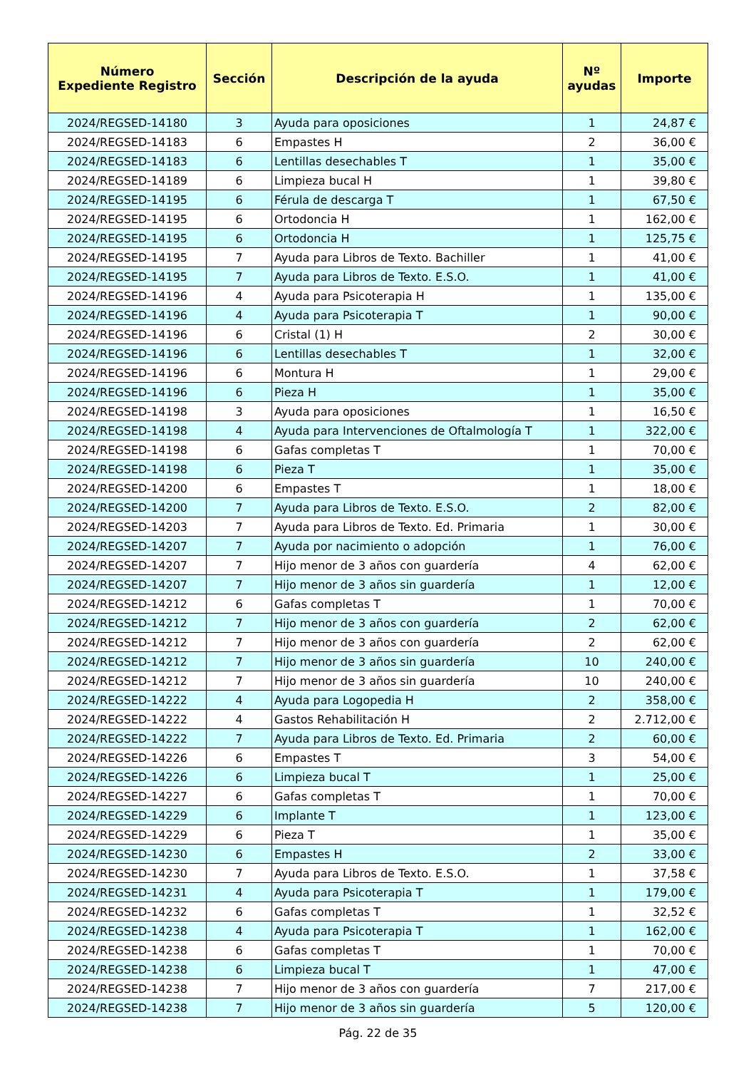| Número Expediente Registro | Sección | Descripción de la ayuda | Nº ayudas | Importe |
| --- | --- | --- | --- | --- |
| 2024/REGSED-14180 | 3 | Ayuda para oposiciones | 1 | 24,87 € |
| 2024/REGSED-14183 | 6 | Empastes H | 2 | 36,00 € |
| 2024/REGSED-14183 | 6 | Lentillas desechables T | 1 | 35,00 € |
| 2024/REGSED-14189 | 6 | Limpieza bucal H | 1 | 39,80 € |
| 2024/REGSED-14195 | 6 | Férula de descarga T | 1 | 67,50 € |
| 2024/REGSED-14195 | 6 | Ortodoncia H | 1 | 162,00 € |
| 2024/REGSED-14195 | 6 | Ortodoncia H | 1 | 125,75 € |
| 2024/REGSED-14195 | 7 | Ayuda para Libros de Texto. Bachiller | 1 | 41,00 € |
| 2024/REGSED-14195 | 7 | Ayuda para Libros de Texto. E.S.O. | 1 | 41,00 € |
| 2024/REGSED-14196 | 4 | Ayuda para Psicoterapia H | 1 | 135,00 € |
| 2024/REGSED-14196 | 4 | Ayuda para Psicoterapia T | 1 | 90,00 € |
| 2024/REGSED-14196 | 6 | Cristal (1) H | 2 | 30,00 € |
| 2024/REGSED-14196 | 6 | Lentillas desechables T | 1 | 32,00 € |
| 2024/REGSED-14196 | 6 | Montura H | 1 | 29,00 € |
| 2024/REGSED-14196 | 6 | Pieza H | 1 | 35,00 € |
| 2024/REGSED-14198 | 3 | Ayuda para oposiciones | 1 | 16,50 € |
| 2024/REGSED-14198 | 4 | Ayuda para Intervenciones de Oftalmología T | 1 | 322,00 € |
| 2024/REGSED-14198 | 6 | Gafas completas T | 1 | 70,00 € |
| 2024/REGSED-14198 | 6 | Pieza T | 1 | 35,00 € |
| 2024/REGSED-14200 | 6 | Empastes T | 1 | 18,00 € |
| 2024/REGSED-14200 | 7 | Ayuda para Libros de Texto. E.S.O. | 2 | 82,00 € |
| 2024/REGSED-14203 | 7 | Ayuda para Libros de Texto. Ed. Primaria | 1 | 30,00 € |
| 2024/REGSED-14207 | 7 | Ayuda por nacimiento o adopción | 1 | 76,00 € |
| 2024/REGSED-14207 | 7 | Hijo menor de 3 años con guardería | 4 | 62,00 € |
| 2024/REGSED-14207 | 7 | Hijo menor de 3 años sin guardería | 1 | 12,00 € |
| 2024/REGSED-14212 | 6 | Gafas completas T | 1 | 70,00 € |
| 2024/REGSED-14212 | 7 | Hijo menor de 3 años con guardería | 2 | 62,00 € |
| 2024/REGSED-14212 | 7 | Hijo menor de 3 años con guardería | 2 | 62,00 € |
| 2024/REGSED-14212 | 7 | Hijo menor de 3 años sin guardería | 10 | 240,00 € |
| 2024/REGSED-14212 | 7 | Hijo menor de 3 años sin guardería | 10 | 240,00 € |
| 2024/REGSED-14222 | 4 | Ayuda para Logopedia H | 2 | 358,00 € |
| 2024/REGSED-14222 | 4 | Gastos Rehabilitación H | 2 | 2.712,00 € |
| 2024/REGSED-14222 | 7 | Ayuda para Libros de Texto. Ed. Primaria | 2 | 60,00 € |
| 2024/REGSED-14226 | 6 | Empastes T | 3 | 54,00 € |
| 2024/REGSED-14226 | 6 | Limpieza bucal T | 1 | 25,00 € |
| 2024/REGSED-14227 | 6 | Gafas completas T | 1 | 70,00 € |
| 2024/REGSED-14229 | 6 | Implante T | 1 | 123,00 € |
| 2024/REGSED-14229 | 6 | Pieza T | 1 | 35,00 € |
| 2024/REGSED-14230 | 6 | Empastes H | 2 | 33,00 € |
| 2024/REGSED-14230 | 7 | Ayuda para Libros de Texto. E.S.O. | 1 | 37,58 € |
| 2024/REGSED-14231 | 4 | Ayuda para Psicoterapia T | 1 | 179,00 € |
| 2024/REGSED-14232 | 6 | Gafas completas T | 1 | 32,52 € |
| 2024/REGSED-14238 | 4 | Ayuda para Psicoterapia T | 1 | 162,00 € |
| 2024/REGSED-14238 | 6 | Gafas completas T | 1 | 70,00 € |
| 2024/REGSED-14238 | 6 | Limpieza bucal T | 1 | 47,00 € |
| 2024/REGSED-14238 | 7 | Hijo menor de 3 años con guardería | 7 | 217,00 € |
| 2024/REGSED-14238 | 7 | Hijo menor de 3 años sin guardería | 5 | 120,00 € |
Pág. 22 de 35